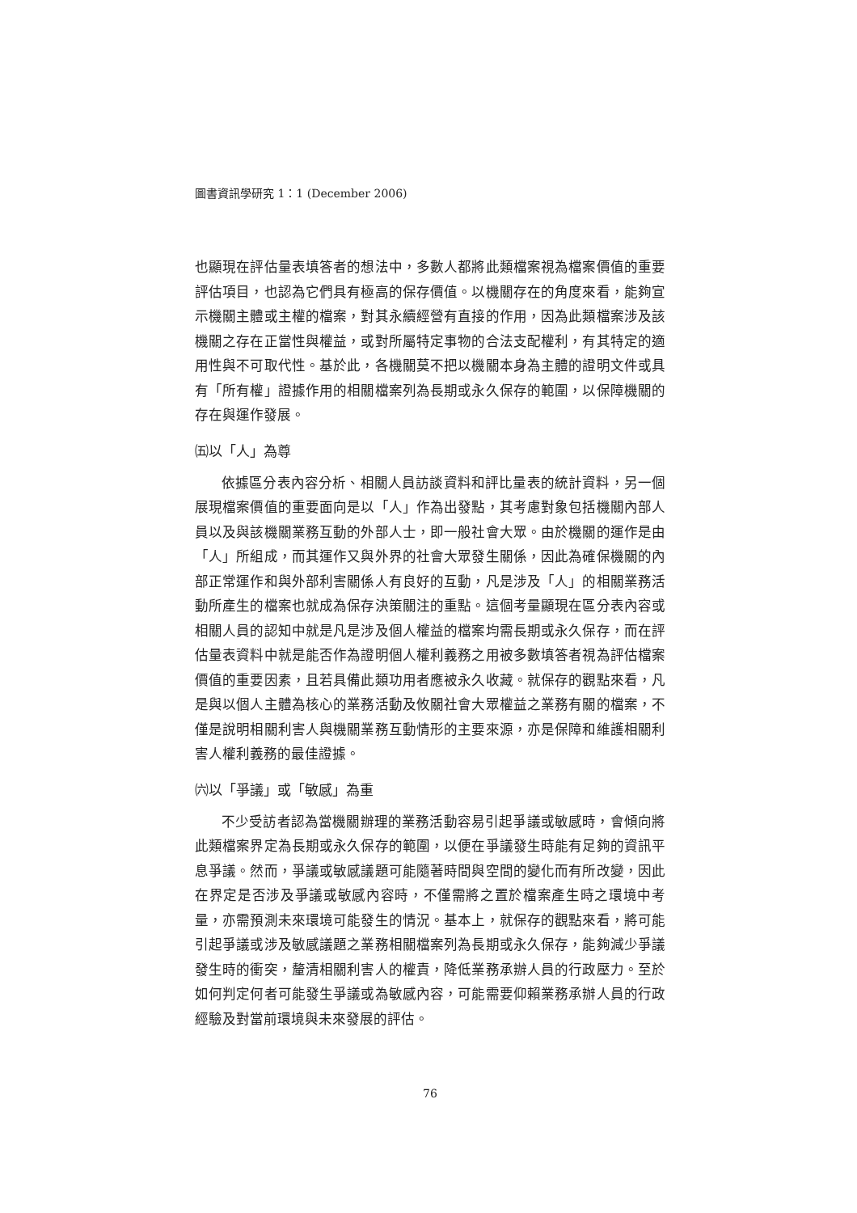圖書資訊學研究 1：1 (December 2006)
也顯現在評估量表填答者的想法中，多數人都將此類檔案視為檔案價值的重要評估項目，也認為它們具有極高的保存價值。以機關存在的角度來看，能夠宣示機關主體或主權的檔案，對其永續經營有直接的作用，因為此類檔案涉及該機關之存在正當性與權益，或對所屬特定事物的合法支配權利，有其特定的適用性與不可取代性。基於此，各機關莫不把以機關本身為主體的證明文件或具有「所有權」證據作用的相關檔案列為長期或永久保存的範圍，以保障機關的存在與運作發展。
㈤以「人」為尊
依據區分表內容分析、相關人員訪談資料和評比量表的統計資料，另一個展現檔案價值的重要面向是以「人」作為出發點，其考慮對象包括機關內部人員以及與該機關業務互動的外部人士，即一般社會大眾。由於機關的運作是由「人」所組成，而其運作又與外界的社會大眾發生關係，因此為確保機關的內部正常運作和與外部利害關係人有良好的互動，凡是涉及「人」的相關業務活動所產生的檔案也就成為保存決策關注的重點。這個考量顯現在區分表內容或相關人員的認知中就是凡是涉及個人權益的檔案均需長期或永久保存，而在評估量表資料中就是能否作為證明個人權利義務之用被多數填答者視為評估檔案價值的重要因素，且若具備此類功用者應被永久收藏。就保存的觀點來看，凡是與以個人主體為核心的業務活動及攸關社會大眾權益之業務有關的檔案，不僅是說明相關利害人與機關業務互動情形的主要來源，亦是保障和維護相關利害人權利義務的最佳證據。
㈥以「爭議」或「敏感」為重
不少受訪者認為當機關辦理的業務活動容易引起爭議或敏感時，會傾向將此類檔案界定為長期或永久保存的範圍，以便在爭議發生時能有足夠的資訊平息爭議。然而，爭議或敏感議題可能隨著時間與空間的變化而有所改變，因此在界定是否涉及爭議或敏感內容時，不僅需將之置於檔案產生時之環境中考量，亦需預測未來環境可能發生的情況。基本上，就保存的觀點來看，將可能引起爭議或涉及敏感議題之業務相關檔案列為長期或永久保存，能夠減少爭議發生時的衝突，釐清相關利害人的權責，降低業務承辦人員的行政壓力。至於如何判定何者可能發生爭議或為敏感內容，可能需要仰賴業務承辦人員的行政經驗及對當前環境與未來發展的評估。
76